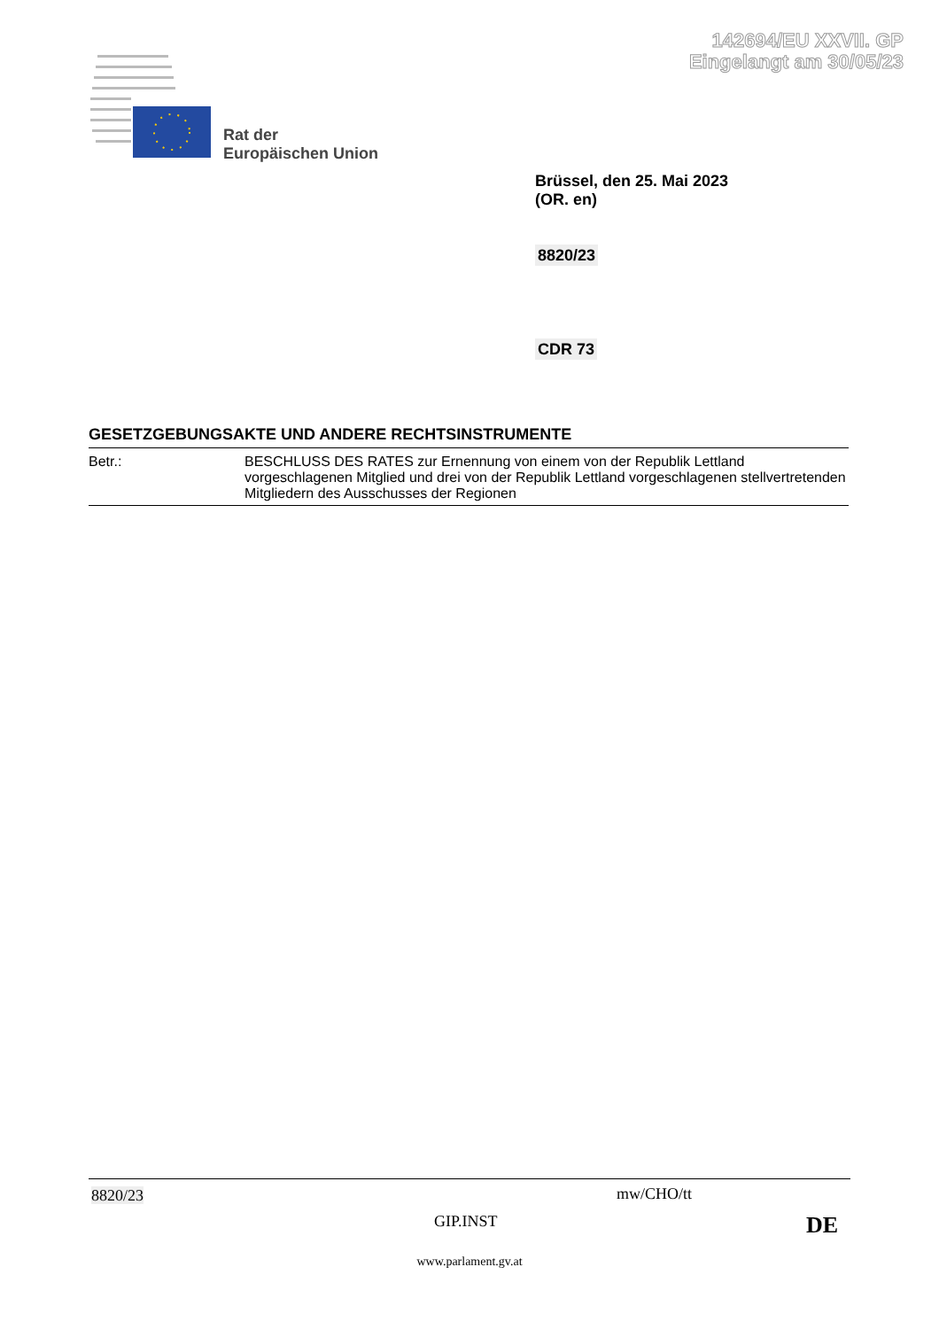142694/EU XXVII. GP
Eingelangt am 30/05/23
Rat der
Europäischen Union
Brüssel, den 25. Mai 2023
(OR. en)
8820/23
CDR 73
GESETZGEBUNGSAKTE UND ANDERE RECHTSINSTRUMENTE
| Betr.: | BESCHLUSS DES RATES zur Ernennung von einem von der Republik Lettland vorgeschlagenen Mitglied und drei von der Republik Lettland vorgeschlagenen stellvertretenden Mitgliedern des Ausschusses der Regionen |
8820/23 mw/CHO/tt
GIP.INST DE
www.parlament.gv.at